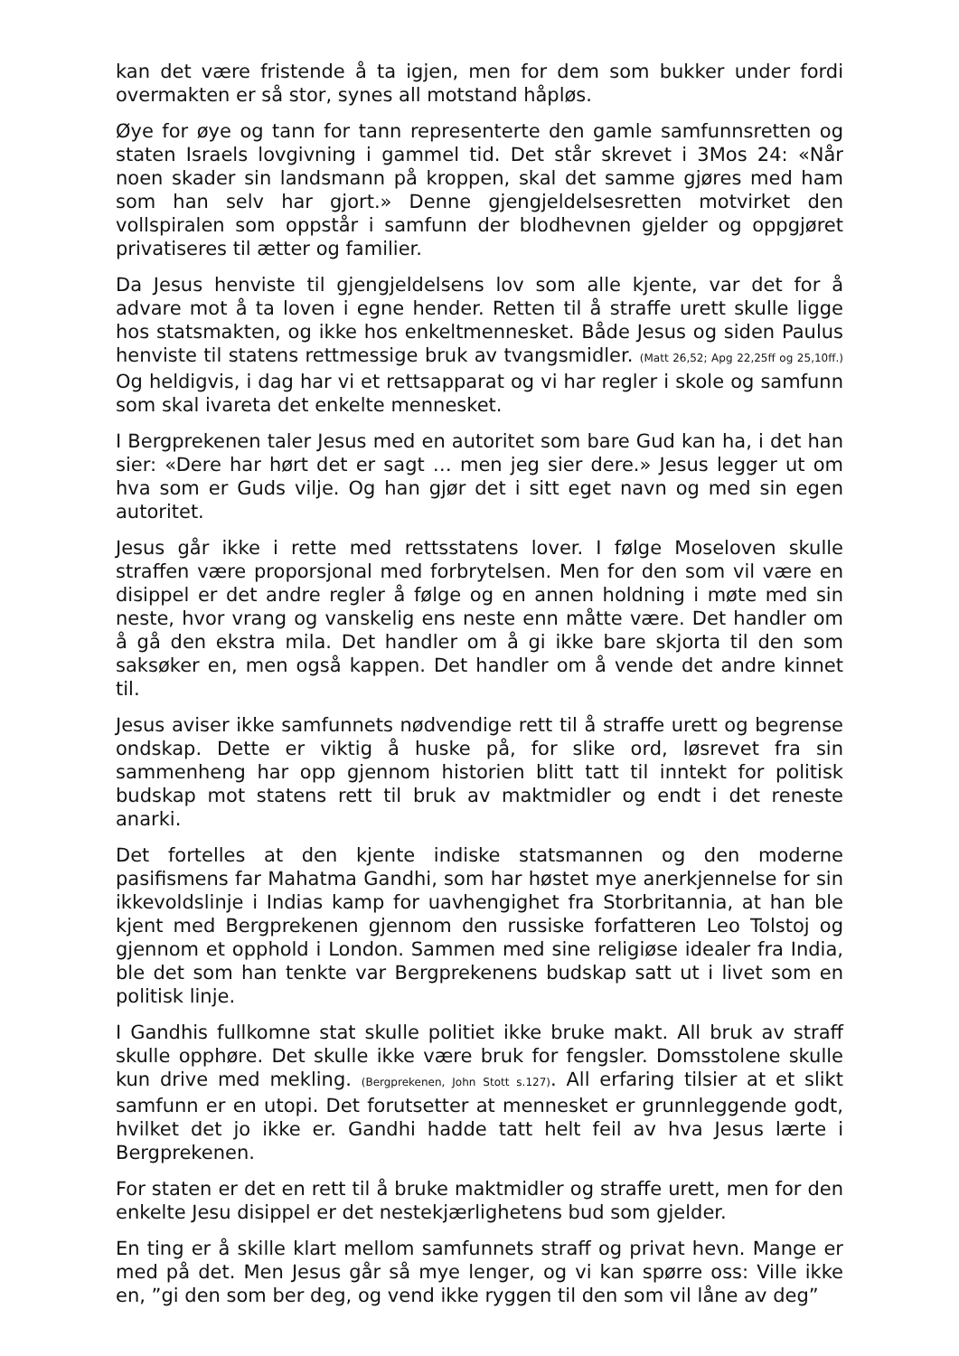kan det være fristende å ta igjen, men for dem som bukker under fordi overmakten er så stor, synes all motstand håpløs.
Øye for øye og tann for tann representerte den gamle samfunnsretten og staten Israels lovgivning i gammel tid. Det står skrevet i 3Mos 24: «Når noen skader sin landsmann på kroppen, skal det samme gjøres med ham som han selv har gjort.» Denne gjengjeldelsesretten motvirket den vollspiralen som oppstår i samfunn der blodhevnen gjelder og oppgjøret privatiseres til ætter og familier.
Da Jesus henviste til gjengjeldelsens lov som alle kjente, var det for å advare mot å ta loven i egne hender. Retten til å straffe urett skulle ligge hos statsmakten, og ikke hos enkeltmennesket. Både Jesus og siden Paulus henviste til statens rettmessige bruk av tvangsmidler. (Matt 26,52; Apg 22,25ff og 25,10ff.) Og heldigvis, i dag har vi et rettsapparat og vi har regler i skole og samfunn som skal ivareta det enkelte mennesket.
I Bergprekenen taler Jesus med en autoritet som bare Gud kan ha, i det han sier: «Dere har hørt det er sagt … men jeg sier dere.» Jesus legger ut om hva som er Guds vilje. Og han gjør det i sitt eget navn og med sin egen autoritet.
Jesus går ikke i rette med rettsstatens lover. I følge Moseloven skulle straffen være proporsjonal med forbrytelsen. Men for den som vil være en disippel er det andre regler å følge og en annen holdning i møte med sin neste, hvor vrang og vanskelig ens neste enn måtte være. Det handler om å gå den ekstra mila. Det handler om å gi ikke bare skjorta til den som saksøker en, men også kappen. Det handler om å vende det andre kinnet til.
Jesus aviser ikke samfunnets nødvendige rett til å straffe urett og begrense ondskap. Dette er viktig å huske på, for slike ord, løsrevet fra sin sammenheng har opp gjennom historien blitt tatt til inntekt for politisk budskap mot statens rett til bruk av maktmidler og endt i det reneste anarki.
Det fortelles at den kjente indiske statsmannen og den moderne pasifismens far Mahatma Gandhi, som har høstet mye anerkjennelse for sin ikkevoldslinje i Indias kamp for uavhengighet fra Storbritannia, at han ble kjent med Bergprekenen gjennom den russiske forfatteren Leo Tolstoj og gjennom et opphold i London. Sammen med sine religiøse idealer fra India, ble det som han tenkte var Bergprekenens budskap satt ut i livet som en politisk linje.
I Gandhis fullkomne stat skulle politiet ikke bruke makt. All bruk av straff skulle opphøre. Det skulle ikke være bruk for fengsler. Domsstolene skulle kun drive med mekling. (Bergprekenen, John Stott s.127). All erfaring tilsier at et slikt samfunn er en utopi. Det forutsetter at mennesket er grunnleggende godt, hvilket det jo ikke er. Gandhi hadde tatt helt feil av hva Jesus lærte i Bergprekenen.
For staten er det en rett til å bruke maktmidler og straffe urett, men for den enkelte Jesu disippel er det nestekjærlighetens bud som gjelder.
En ting er å skille klart mellom samfunnets straff og privat hevn. Mange er med på det. Men Jesus går så mye lenger, og vi kan spørre oss: Ville ikke en, ”gi den som ber deg, og vend ikke ryggen til den som vil låne av deg”